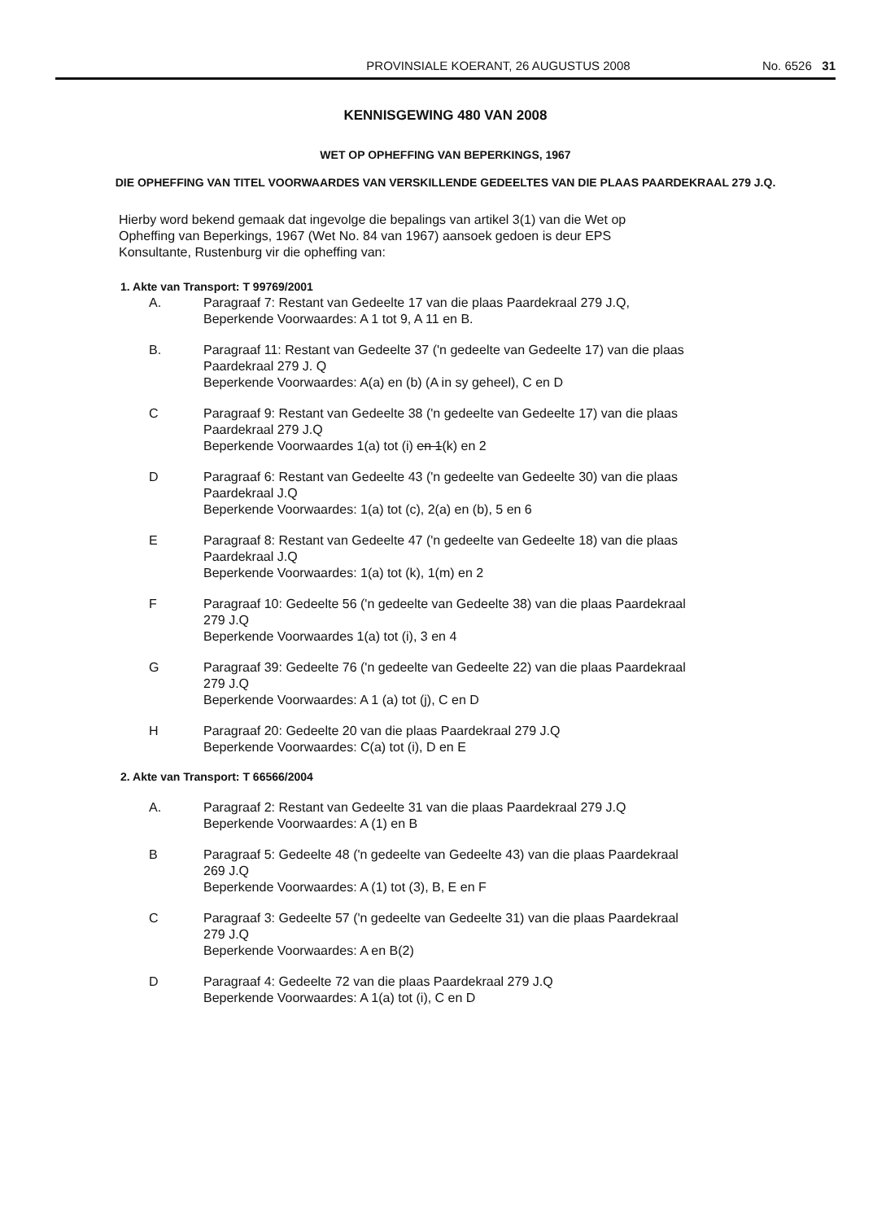PROVINSIALE KOERANT, 26 AUGUSTUS 2008 No. 6526 31
KENNISGEWING 480 VAN 2008
WET OP OPHEFFING VAN BEPERKINGS, 1967
DIE OPHEFFING VAN TITEL VOORWAARDES VAN VERSKILLENDE GEDEELTES VAN DIE PLAAS PAARDEKRAAL 279 J.Q.
Hierby word bekend gemaak dat ingevolge die bepalings van artikel 3(1) van die Wet op
Opheffing van Beperkings, 1967 (Wet No. 84 van 1967) aansoek gedoen is deur EPS
Konsultante, Rustenburg vir die opheffing van:
1. Akte van Transport: T 99769/2001
A. Paragraaf 7: Restant van Gedeelte 17 van die plaas Paardekraal 279 J.Q,
Beperkende Voorwaardes: A 1 tot 9, A 11 en B.
B. Paragraaf 11: Restant van Gedeelte 37 ('n gedeelte van Gedeelte 17) van die plaas
Paardekraal 279 J. Q
Beperkende Voorwaardes: A(a) en (b) (A in sy geheel), C en D
C Paragraaf 9: Restant van Gedeelte 38 ('n gedeelte van Gedeelte 17) van die plaas
Paardekraal 279 J.Q
Beperkende Voorwaardes 1(a) tot (i) en 1(k) en 2
D Paragraaf 6: Restant van Gedeelte 43 ('n gedeelte van Gedeelte 30) van die plaas
Paardekraal J.Q
Beperkende Voorwaardes: 1(a) tot (c), 2(a) en (b), 5 en 6
E Paragraaf 8: Restant van Gedeelte 47 ('n gedeelte van Gedeelte 18) van die plaas
Paardekraal J.Q
Beperkende Voorwaardes: 1(a) tot (k), 1(m) en 2
F Paragraaf 10: Gedeelte 56 ('n gedeelte van Gedeelte 38) van die plaas Paardekraal
279 J.Q
Beperkende Voorwaardes 1(a) tot (i), 3 en 4
G Paragraaf 39: Gedeelte 76 ('n gedeelte van Gedeelte 22) van die plaas Paardekraal
279 J.Q
Beperkende Voorwaardes: A 1 (a) tot (j), C en D
H Paragraaf 20: Gedeelte 20 van die plaas Paardekraal 279 J.Q
Beperkende Voorwaardes: C(a) tot (i), D en E
2. Akte van Transport: T 66566/2004
A. Paragraaf 2: Restant van Gedeelte 31 van die plaas Paardekraal 279 J.Q
Beperkende Voorwaardes: A (1) en B
B Paragraaf 5: Gedeelte 48 ('n gedeelte van Gedeelte 43) van die plaas Paardekraal
269 J.Q
Beperkende Voorwaardes: A (1) tot (3), B, E en F
C Paragraaf 3: Gedeelte 57 ('n gedeelte van Gedeelte 31) van die plaas Paardekraal
279 J.Q
Beperkende Voorwaardes: A en B(2)
D Paragraaf 4: Gedeelte 72 van die plaas Paardekraal 279 J.Q
Beperkende Voorwaardes: A 1(a) tot (i), C en D